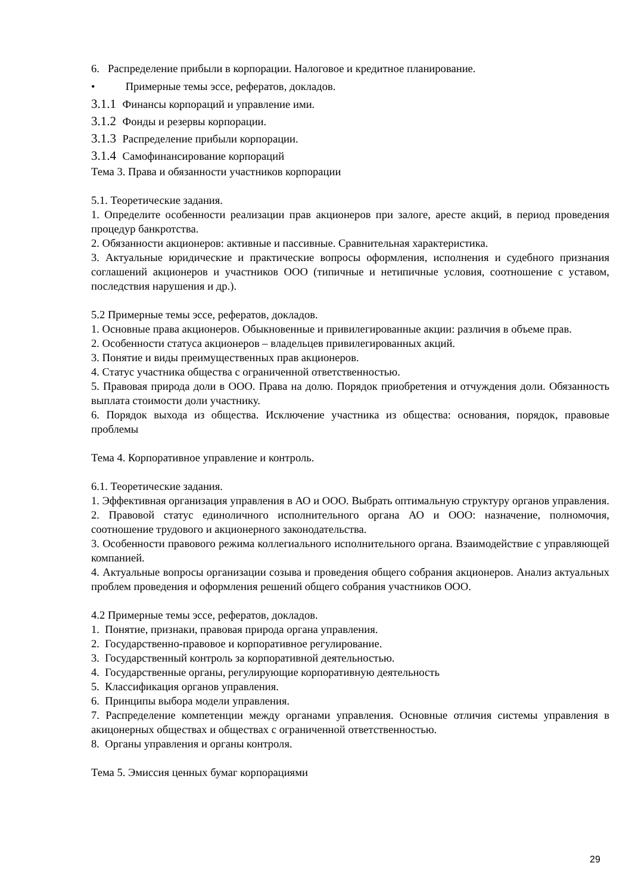6. Распределение прибыли в корпорации. Налоговое и кредитное планирование.
• Примерные темы эссе, рефератов, докладов.
3.1.1 Финансы корпораций и управление ими.
3.1.2 Фонды и резервы корпорации.
3.1.3 Распределение прибыли корпорации.
3.1.4 Самофинансирование корпораций
Тема 3. Права и обязанности участников корпорации
5.1. Теоретические задания.
1. Определите особенности реализации прав акционеров при залоге, аресте акций, в период проведения процедур банкротства.
2. Обязанности акционеров: активные и пассивные. Сравнительная характеристика.
3. Актуальные юридические и практические вопросы оформления, исполнения и судебного признания соглашений акционеров и участников ООО (типичные и нетипичные условия, соотношение с уставом, последствия нарушения и др.).
5.2 Примерные темы эссе, рефератов, докладов.
1. Основные права акционеров. Обыкновенные и привилегированные акции: различия в объеме прав.
2. Особенности статуса акционеров – владельцев привилегированных акций.
3. Понятие и виды преимущественных прав акционеров.
4. Статус участника общества с ограниченной ответственностью.
5. Правовая природа доли в ООО. Права на долю. Порядок приобретения и отчуждения доли. Обязанность выплата стоимости доли участнику.
6. Порядок выхода из общества. Исключение участника из общества: основания, порядок, правовые проблемы
Тема 4. Корпоративное управление и контроль.
6.1. Теоретические задания.
1. Эффективная организация управления в АО и ООО. Выбрать оптимальную структуру органов управления.
2. Правовой статус единоличного исполнительного органа АО и ООО: назначение, полномочия, соотношение трудового и акционерного законодательства.
3. Особенности правового режима коллегиального исполнительного органа. Взаимодействие с управляющей компанией.
4. Актуальные вопросы организации созыва и проведения общего собрания акционеров. Анализ актуальных проблем проведения и оформления решений общего собрания участников ООО.
4.2 Примерные темы эссе, рефератов, докладов.
1. Понятие, признаки, правовая природа органа управления.
2. Государственно-правовое и корпоративное регулирование.
3. Государственный контроль за корпоративной деятельностью.
4. Государственные органы, регулирующие корпоративную деятельность
5. Классификация органов управления.
6. Принципы выбора модели управления.
7. Распределение компетенции между органами управления. Основные отличия системы управления в акицонерных обществах и обществах с ограниченной ответственностью.
8. Органы управления и органы контроля.
Тема 5. Эмиссия ценных бумаг корпорациями
29